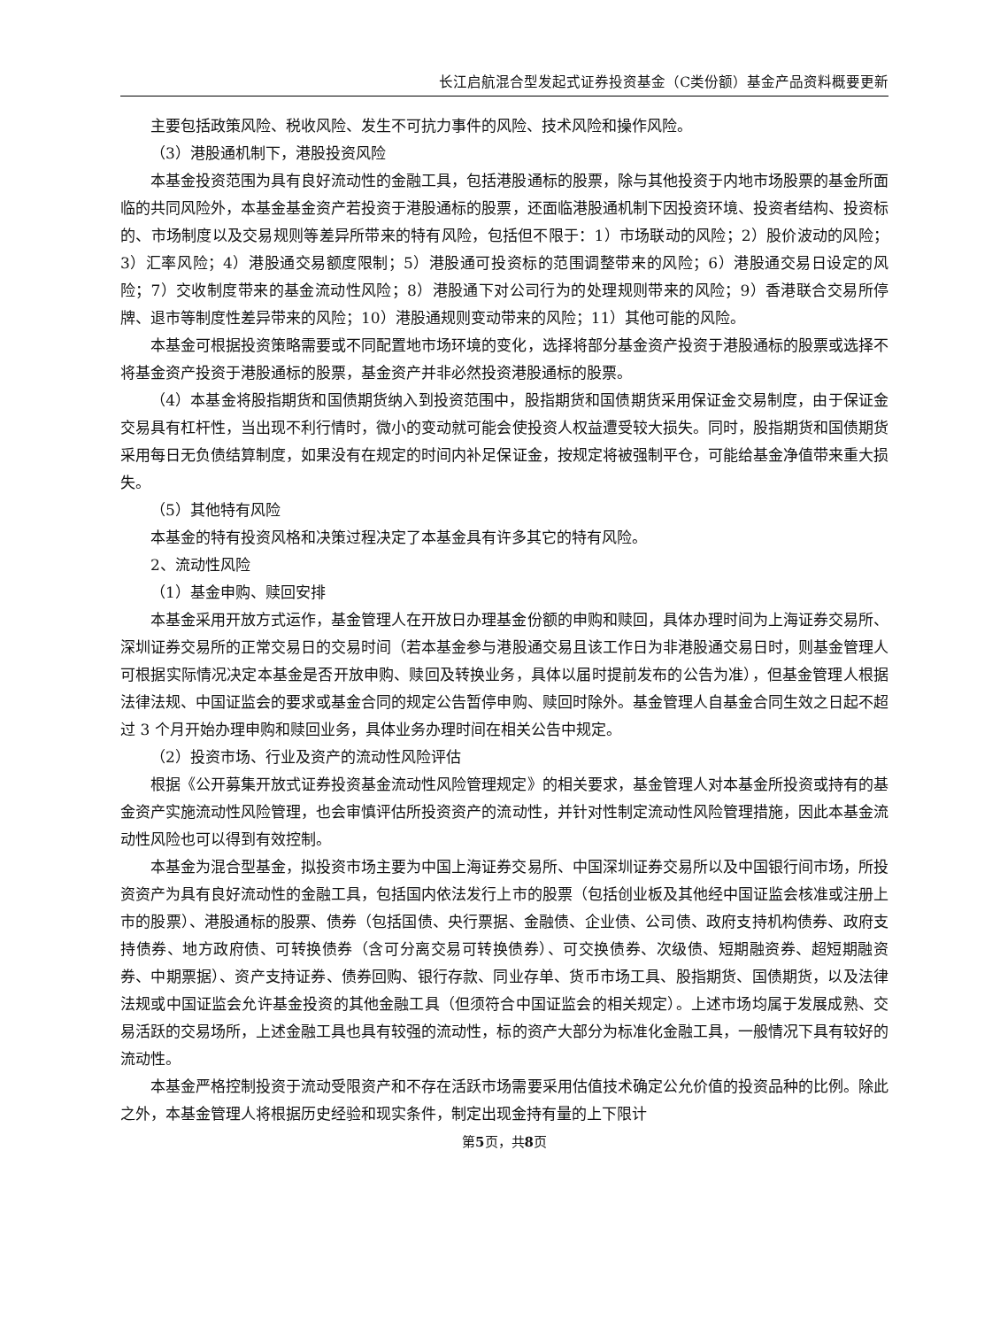长江启航混合型发起式证券投资基金（C类份额）基金产品资料概要更新
主要包括政策风险、税收风险、发生不可抗力事件的风险、技术风险和操作风险。
（3）港股通机制下，港股投资风险
本基金投资范围为具有良好流动性的金融工具，包括港股通标的股票，除与其他投资于内地市场股票的基金所面临的共同风险外，本基金基金资产若投资于港股通标的股票，还面临港股通机制下因投资环境、投资者结构、投资标的、市场制度以及交易规则等差异所带来的特有风险，包括但不限于：1）市场联动的风险；2）股价波动的风险；3）汇率风险；4）港股通交易额度限制；5）港股通可投资标的范围调整带来的风险；6）港股通交易日设定的风险；7）交收制度带来的基金流动性风险；8）港股通下对公司行为的处理规则带来的风险；9）香港联合交易所停牌、退市等制度性差异带来的风险；10）港股通规则变动带来的风险；11）其他可能的风险。
本基金可根据投资策略需要或不同配置地市场环境的变化，选择将部分基金资产投资于港股通标的股票或选择不将基金资产投资于港股通标的股票，基金资产并非必然投资港股通标的股票。
（4）本基金将股指期货和国债期货纳入到投资范围中，股指期货和国债期货采用保证金交易制度，由于保证金交易具有杠杆性，当出现不利行情时，微小的变动就可能会使投资人权益遭受较大损失。同时，股指期货和国债期货采用每日无负债结算制度，如果没有在规定的时间内补足保证金，按规定将被强制平仓，可能给基金净值带来重大损失。
（5）其他特有风险
本基金的特有投资风格和决策过程决定了本基金具有许多其它的特有风险。
2、流动性风险
（1）基金申购、赎回安排
本基金采用开放方式运作，基金管理人在开放日办理基金份额的申购和赎回，具体办理时间为上海证券交易所、深圳证券交易所的正常交易日的交易时间（若本基金参与港股通交易且该工作日为非港股通交易日时，则基金管理人可根据实际情况决定本基金是否开放申购、赎回及转换业务，具体以届时提前发布的公告为准），但基金管理人根据法律法规、中国证监会的要求或基金合同的规定公告暂停申购、赎回时除外。基金管理人自基金合同生效之日起不超过 3 个月开始办理申购和赎回业务，具体业务办理时间在相关公告中规定。
（2）投资市场、行业及资产的流动性风险评估
根据《公开募集开放式证券投资基金流动性风险管理规定》的相关要求，基金管理人对本基金所投资或持有的基金资产实施流动性风险管理，也会审慎评估所投资资产的流动性，并针对性制定流动性风险管理措施，因此本基金流动性风险也可以得到有效控制。
本基金为混合型基金，拟投资市场主要为中国上海证券交易所、中国深圳证券交易所以及中国银行间市场，所投资资产为具有良好流动性的金融工具，包括国内依法发行上市的股票（包括创业板及其他经中国证监会核准或注册上市的股票）、港股通标的股票、债券（包括国债、央行票据、金融债、企业债、公司债、政府支持机构债券、政府支持债券、地方政府债、可转换债券（含可分离交易可转换债券）、可交换债券、次级债、短期融资券、超短期融资券、中期票据）、资产支持证券、债券回购、银行存款、同业存单、货币市场工具、股指期货、国债期货，以及法律法规或中国证监会允许基金投资的其他金融工具（但须符合中国证监会的相关规定）。上述市场均属于发展成熟、交易活跃的交易场所，上述金融工具也具有较强的流动性，标的资产大部分为标准化金融工具，一般情况下具有较好的流动性。
本基金严格控制投资于流动受限资产和不存在活跃市场需要采用估值技术确定公允价值的投资品种的比例。除此之外，本基金管理人将根据历史经验和现实条件，制定出现金持有量的上下限计
第5页，共8页